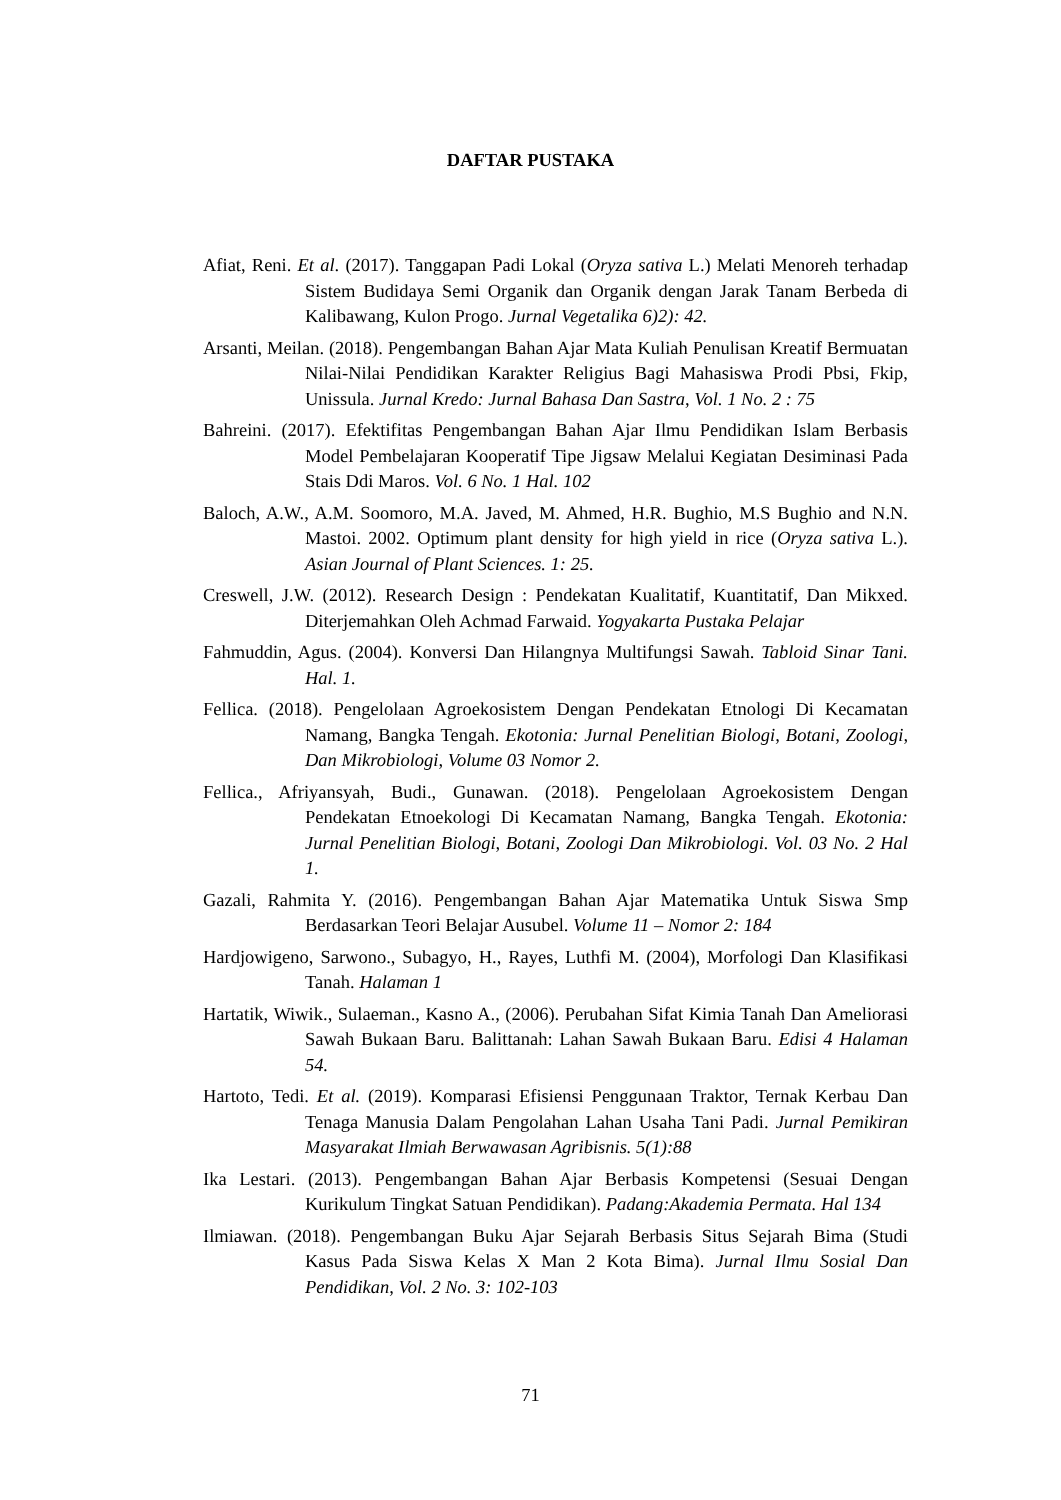DAFTAR PUSTAKA
Afiat, Reni. Et al. (2017). Tanggapan Padi Lokal (Oryza sativa L.) Melati Menoreh terhadap Sistem Budidaya Semi Organik dan Organik dengan Jarak Tanam Berbeda di Kalibawang, Kulon Progo. Jurnal Vegetalika 6)2): 42.
Arsanti, Meilan. (2018). Pengembangan Bahan Ajar Mata Kuliah Penulisan Kreatif Bermuatan Nilai-Nilai Pendidikan Karakter Religius Bagi Mahasiswa Prodi Pbsi, Fkip, Unissula. Jurnal Kredo: Jurnal Bahasa Dan Sastra, Vol. 1 No. 2 : 75
Bahreini. (2017). Efektifitas Pengembangan Bahan Ajar Ilmu Pendidikan Islam Berbasis Model Pembelajaran Kooperatif Tipe Jigsaw Melalui Kegiatan Desiminasi Pada Stais Ddi Maros. Vol. 6 No. 1 Hal. 102
Baloch, A.W., A.M. Soomoro, M.A. Javed, M. Ahmed, H.R. Bughio, M.S Bughio and N.N. Mastoi. 2002. Optimum plant density for high yield in rice (Oryza sativa L.). Asian Journal of Plant Sciences. 1: 25.
Creswell, J.W. (2012). Research Design : Pendekatan Kualitatif, Kuantitatif, Dan Mikxed. Diterjemahkan Oleh Achmad Farwaid. Yogyakarta Pustaka Pelajar
Fahmuddin, Agus. (2004). Konversi Dan Hilangnya Multifungsi Sawah. Tabloid Sinar Tani. Hal. 1.
Fellica. (2018). Pengelolaan Agroekosistem Dengan Pendekatan Etnologi Di Kecamatan Namang, Bangka Tengah. Ekotonia: Jurnal Penelitian Biologi, Botani, Zoologi, Dan Mikrobiologi, Volume 03 Nomor 2.
Fellica., Afriyansyah, Budi., Gunawan. (2018). Pengelolaan Agroekosistem Dengan Pendekatan Etnoekologi Di Kecamatan Namang, Bangka Tengah. Ekotonia: Jurnal Penelitian Biologi, Botani, Zoologi Dan Mikrobiologi. Vol. 03 No. 2 Hal 1.
Gazali, Rahmita Y. (2016). Pengembangan Bahan Ajar Matematika Untuk Siswa Smp Berdasarkan Teori Belajar Ausubel. Volume 11 – Nomor 2: 184
Hardjowigeno, Sarwono., Subagyo, H., Rayes, Luthfi M. (2004), Morfologi Dan Klasifikasi Tanah. Halaman 1
Hartatik, Wiwik., Sulaeman., Kasno A., (2006). Perubahan Sifat Kimia Tanah Dan Ameliorasi Sawah Bukaan Baru. Balittanah: Lahan Sawah Bukaan Baru. Edisi 4 Halaman 54.
Hartoto, Tedi. Et al. (2019). Komparasi Efisiensi Penggunaan Traktor, Ternak Kerbau Dan Tenaga Manusia Dalam Pengolahan Lahan Usaha Tani Padi. Jurnal Pemikiran Masyarakat Ilmiah Berwawasan Agribisnis. 5(1):88
Ika Lestari. (2013). Pengembangan Bahan Ajar Berbasis Kompetensi (Sesuai Dengan Kurikulum Tingkat Satuan Pendidikan). Padang:Akademia Permata. Hal 134
Ilmiawan. (2018). Pengembangan Buku Ajar Sejarah Berbasis Situs Sejarah Bima (Studi Kasus Pada Siswa Kelas X Man 2 Kota Bima). Jurnal Ilmu Sosial Dan Pendidikan, Vol. 2 No. 3: 102-103
71